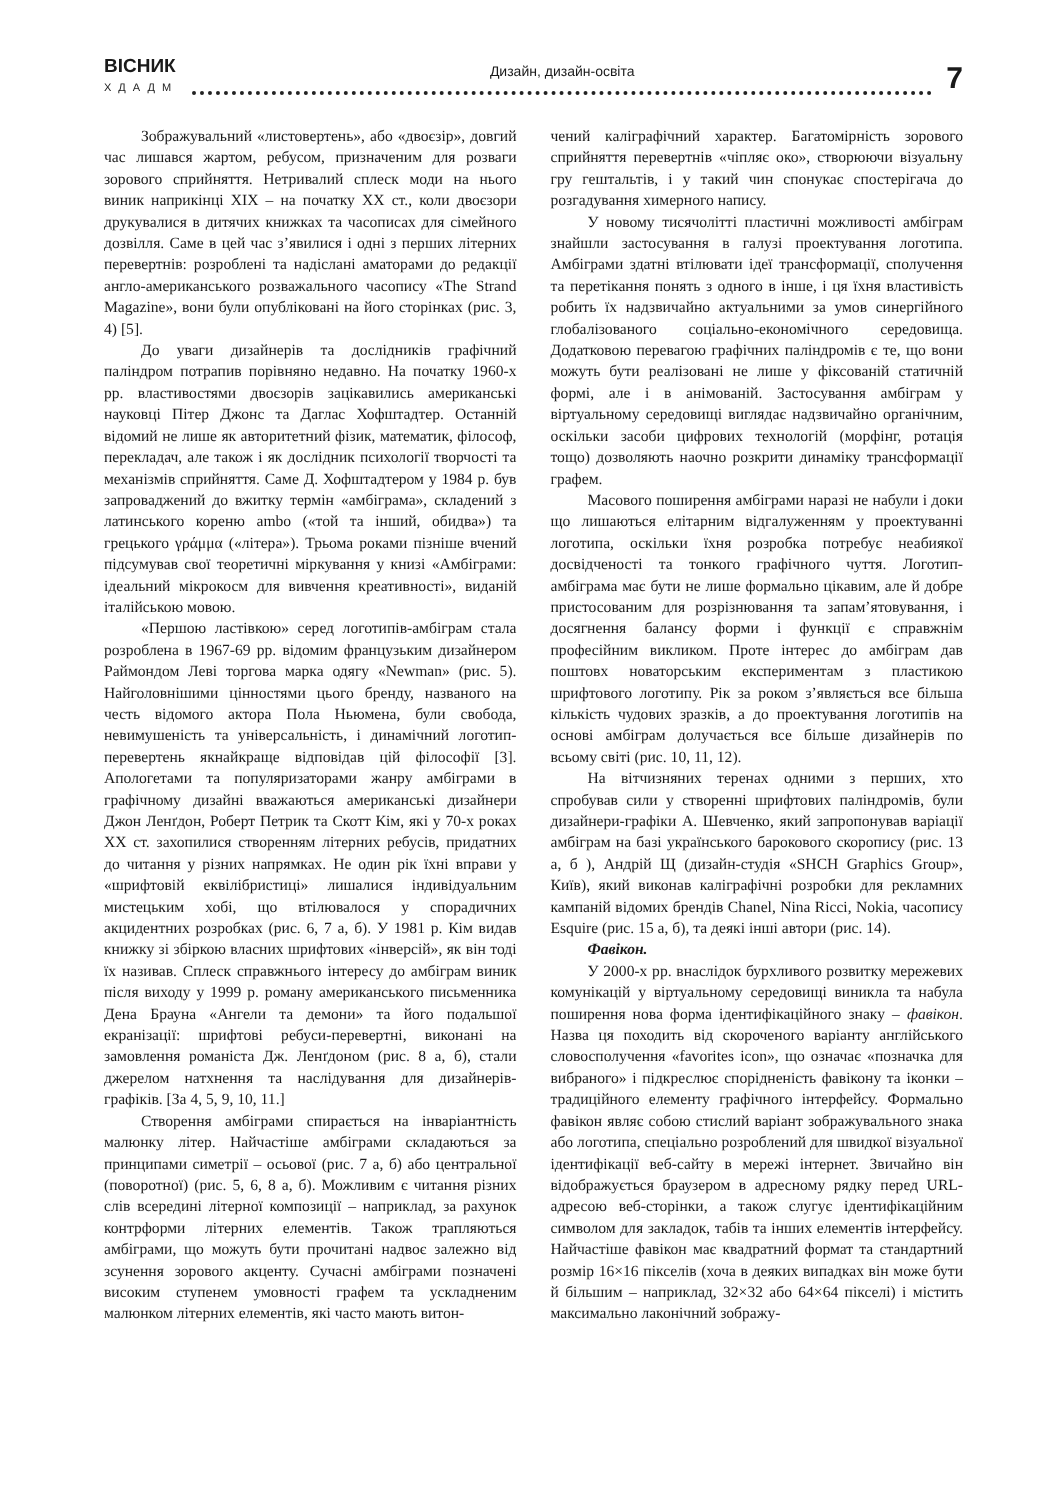ВІСНИК
ХДАДМ
Дизайн, дизайн-освіта
7
Зображувальний «листовертень», або «двоєзір», довгий час лишався жартом, ребусом, призначеним для розваги зорового сприйняття. Нетривалий сплеск моди на нього виник наприкінці XIX – на початку XX ст., коли двоєзори друкувалися в дитячих книжках та часописах для сімейного дозвілля. Саме в цей час з’явилися і одні з перших літерних перевертнів: розроблені та надіслані аматорами до редакції англо-американського розважального часопису «The Strand Magazine», вони були опубліковані на його сторінках (рис. 3, 4) [5].
До уваги дизайнерів та дослідників графічний паліндром потрапив порівняно недавно. На початку 1960-х рр. властивостями двоєзорів зацікавились американські науковці Пітер Джонс та Даглас Хофштадтер. Останній відомий не лише як авторитетний фізик, математик, філософ, перекладач, але також і як дослідник психології творчості та механізмів сприйняття. Саме Д. Хофштадтером у 1984 р. був запроваджений до вжитку термін «амбіграма», складений з латинського кореню ambo («той та інший, обидва») та грецького γράμμα («літера»). Трьома роками пізніше вчений підсумував свої теоретичні міркування у книзі «Амбіграми: ідеальний мікрокосм для вивчення креативності», виданій італійською мовою.
«Першою ластівкою» серед логотипів-амбіграм стала розроблена в 1967-69 рр. відомим французьким дизайнером Раймондом Леві торгова марка одягу «Newman» (рис. 5). Найголовнішими цінностями цього бренду, названого на честь відомого актора Пола Ньюмена, були свобода, невимушеність та універсальність, і динамічний логотип-перевертень якнайкраще відповідав цій філософії [3]. Апологетами та популяризаторами жанру амбіграми в графічному дизайні вважаються американські дизайнери Джон Ленґдон, Роберт Петрик та Скотт Кім, які у 70-х роках XX ст. захопилися створенням літерних ребусів, придатних до читання у різних напрямках. Не один рік їхні вправи у «шрифтовій еквілібристиці» лишалися індивідуальним мистецьким хобі, що втілювалося у спорадичних акцидентних розробках (рис. 6, 7 а, б). У 1981 р. Кім видав книжку зі збіркою власних шрифтових «інверсій», як він тоді їх називав. Сплеск справжнього інтересу до амбіграм виник після виходу у 1999 р. роману американського письменника Дена Брауна «Ангели та демони» та його подальшої екранізації: шрифтові ребуси-перевертні, виконані на замовлення романіста Дж. Ленґдоном (рис. 8 а, б), стали джерелом натхнення та наслідування для дизайнерів-графіків. [За 4, 5, 9, 10, 11.]
Створення амбіграми спирається на інваріантність малюнку літер. Найчастіше амбіграми складаються за принципами симетрії – осьової (рис. 7 а, б) або центральної (поворотної) (рис. 5, 6, 8 а, б). Можливим є читання різних слів всередині літерної композиції – наприклад, за рахунок контрформи літерних елементів. Також трапляються амбіграми, що можуть бути прочитані надвоє залежно від зсунення зорового акценту. Сучасні амбіграми позначені високим ступенем умовності графем та ускладненим малюнком літерних елементів, які часто мають витон-
чений каліграфічний характер. Багатомірність зорового сприйняття перевертнів «чіпляє око», створюючи візуальну гру гештальтів, і у такий чин спонукає спостерігача до розгадування химерного напису.
У новому тисячолітті пластичні можливості амбіграм знайшли застосування в галузі проектування логотипа. Амбіграми здатні втілювати ідеї трансформації, сполучення та перетікання понять з одного в інше, і ця їхня властивість робить їх надзвичайно актуальними за умов синергійного глобалізованого соціально-економічного середовища. Додатковою перевагою графічних паліндромів є те, що вони можуть бути реалізовані не лише у фіксованій статичній формі, але і в анімованій. Застосування амбіграм у віртуальному середовищі виглядає надзвичайно органічним, оскільки засоби цифрових технологій (морфінг, ротація тощо) дозволяють наочно розкрити динаміку трансформації графем.
Масового поширення амбіграми наразі не набули і доки що лишаються елітарним відгалуженням у проектуванні логотипа, оскільки їхня розробка потребує неабиякої досвідченості та тонкого графічного чуття. Логотип-амбіграма має бути не лише формально цікавим, але й добре пристосованим для розрізнювання та запам’ятовування, і досягнення балансу форми і функції є справжнім професійним викликом. Проте інтерес до амбіграм дав поштовх новаторським експериментам з пластикою шрифтового логотипу. Рік за роком з’являється все більша кількість чудових зразків, а до проектування логотипів на основі амбіграм долучається все більше дизайнерів по всьому світі (рис. 10, 11, 12).
На вітчизняних теренах одними з перших, хто спробував сили у створенні шрифтових паліндромів, були дизайнери-графіки А. Шевченко, який запропонував варіації амбіграм на базі українського барокового скоропису (рис. 13 а, б ), Андрій Щ (дизайн-студія «SHCH Graphics Group», Київ), який виконав каліграфічні розробки для рекламних кампаній відомих брендів Chanel, Nina Ricci, Nokia, часопису Esquire (рис. 15 а, б), та деякі інші автори (рис. 14).
Фавікон.
У 2000-х рр. внаслідок бурхливого розвитку мережевих комунікацій у віртуальному середовищі виникла та набула поширення нова форма ідентифікаційного знаку – фавікон. Назва ця походить від скороченого варіанту англійського словосполучення «favorites icon», що означає «позначка для вибраного» і підкреслює спорідненість фавікону та іконки – традиційного елементу графічного інтерфейсу. Формально фавікон являє собою стислий варіант зображувального знака або логотипа, спеціально розроблений для швидкої візуальної ідентифікації веб-сайту в мережі інтернет. Звичайно він відображується браузером в адресному рядку перед URL-адресою веб-сторінки, а також слугує ідентифікаційним символом для закладок, табів та інших елементів інтерфейсу. Найчастіше фавікон має квадратний формат та стандартний розмір 16×16 пікселів (хоча в деяких випадках він може бути й більшим – наприклад, 32×32 або 64×64 пікселі) і містить максимально лаконічний зображу-